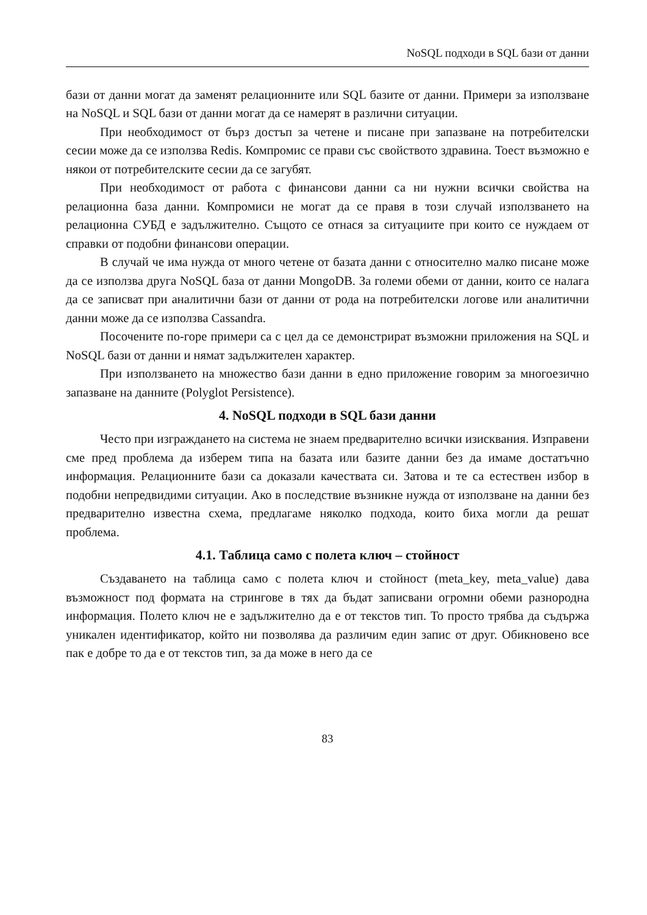NoSQL подходи в SQL бази от данни
бази от данни могат да заменят релационните или SQL базите от данни. Примери за използване на NoSQL и SQL бази от данни могат да се намерят в различни ситуации.
При необходимост от бърз достъп за четене и писане при запазване на потребителски сесии може да се използва Redis. Компромис се прави със свойството здравина. Тоест възможно е някои от потребителските сесии да се загубят.
При необходимост от работа с финансови данни са ни нужни всички свойства на релационна база данни. Компромиси не могат да се правя в този случай използването на релационна СУБД е задължително. Същото се отнася за ситуациите при които се нуждаем от справки от подобни финансови операции.
В случай че има нужда от много четене от базата данни с относително малко писане може да се използва друга NoSQL база от данни MongoDB. За големи обеми от данни, които се налага да се записват при аналитични бази от данни от рода на потребителски логове или аналитични данни може да се използва Cassandra.
Посочените по-горе примери са с цел да се демонстрират възможни приложения на SQL и NoSQL бази от данни и нямат задължителен характер.
При използването на множество бази данни в едно приложение говорим за многоезично запазване на данните (Polyglot Persistence).
4. NoSQL подходи в SQL бази данни
Често при изграждането на система не знаем предварително всички изисквания. Изправени сме пред проблема да изберем типа на базата или базите данни без да имаме достатъчно информация. Релационните бази са доказали качествата си. Затова и те са естествен избор в подобни непредвидими ситуации. Ако в последствие възникне нужда от използване на данни без предварително известна схема, предлагаме няколко подхода, които биха могли да решат проблема.
4.1. Таблица само с полета ключ – стойност
Създаването на таблица само с полета ключ и стойност (meta_key, meta_value) дава възможност под формата на стрингове в тях да бъдат записвани огромни обеми разнородна информация. Полето ключ не е задължително да е от текстов тип. То просто трябва да съдържа уникален идентификатор, който ни позволява да различим един запис от друг. Обикновено все пак е добре то да е от текстов тип, за да може в него да се
83